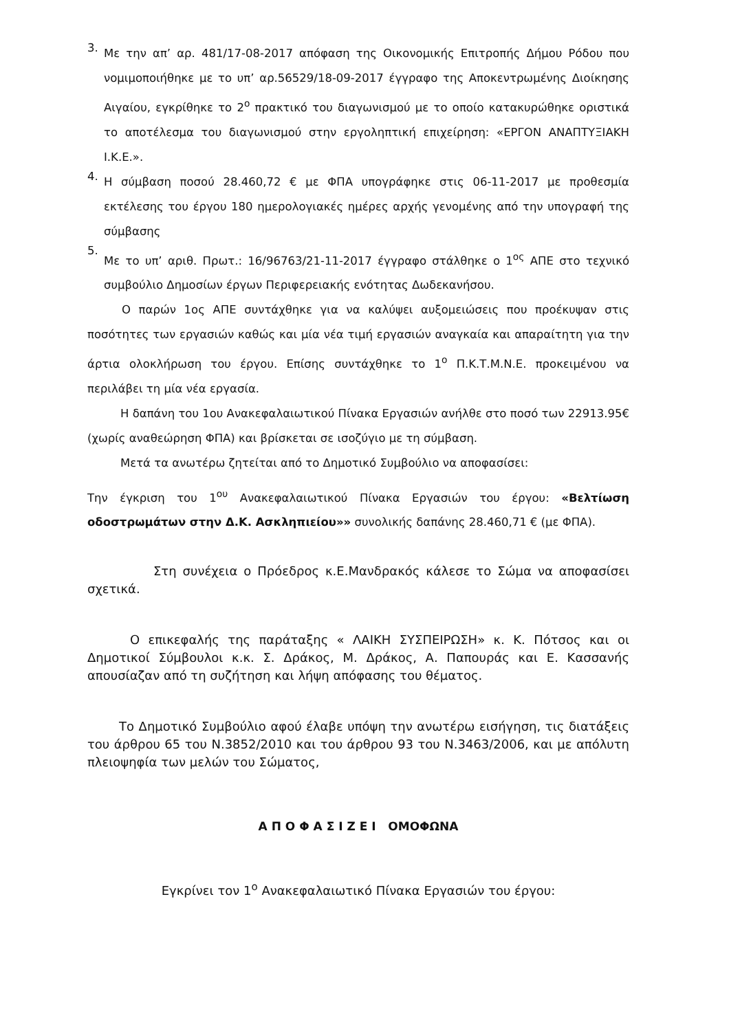3.
Με την απ’ αρ. 481/17-08-2017 απόφαση της Οικονομικής Επιτροπής Δήμου Ρόδου που νομιμοποιήθηκε με το υπ’ αρ.56529/18-09-2017 έγγραφο της Αποκεντρωμένης Διοίκησης Αιγαίου, εγκρίθηκε το 2<sup>ο</sup> πρακτικό του διαγωνισμού με το οποίο κατακυρώθηκε οριστικά το αποτέλεσμα του διαγωνισμού στην εργοληπτική επιχείρηση: «ΕΡΓΟΝ ΑΝΑΠΤΥΞΙΑΚΗ Ι.Κ.Ε.».
4.
Η σύμβαση ποσού 28.460,72 € με ΦΠΑ υπογράφηκε στις 06-11-2017 με προθεσμία εκτέλεσης του έργου 180 ημερολογιακές ημέρες αρχής γενομένης από την υπογραφή της σύμβασης
5.
Με το υπ’ αριθ. Πρωτ.: 16/96763/21-11-2017 έγγραφο στάλθηκε ο 1<sup>ος</sup> ΑΠΕ στο τεχνικό συμβούλιο Δημοσίων έργων Περιφερειακής ενότητας Δωδεκανήσου.
Ο παρών 1ος ΑΠΕ συντάχθηκε για να καλύψει αυξομειώσεις που προέκυψαν στις ποσότητες των εργασιών καθώς και μία νέα τιμή εργασιών αναγκαία και απαραίτητη για την άρτια ολοκλήρωση του έργου. Επίσης συντάχθηκε το 1<sup>ο</sup> Π.Κ.Τ.Μ.Ν.Ε. προκειμένου να περιλάβει τη μία νέα εργασία.
Η δαπάνη του 1ου Ανακεφαλαιωτικού Πίνακα Εργασιών ανήλθε στο ποσό των 22913.95€ (χωρίς αναθεώρηση ΦΠΑ) και βρίσκεται σε ισοζύγιο με τη σύμβαση.
Μετά τα ανωτέρω ζητείται από το Δημοτικό Συμβούλιο να αποφασίσει:
Την έγκριση του 1<sup>ου</sup> Ανακεφαλαιωτικού Πίνακα Εργασιών του έργου: «Βελτίωση οδοστρωμάτων στην Δ.Κ. Ασκληπιείου»» συνολικής δαπάνης 28.460,71 € (με ΦΠΑ).
Στη συνέχεια ο Πρόεδρος κ.Ε.Μανδρακός κάλεσε το Σώμα να αποφασίσει σχετικά.
Ο επικεφαλής της παράταξης « ΛΑΙΚΗ ΣΥΣΠΕΙΡΩΣΗ» κ. Κ. Πότσος και οι Δημοτικοί Σύμβουλοι κ.κ. Σ. Δράκος, Μ. Δράκος, Α. Παπουράς και Ε. Κασσανής απουσίαζαν από τη συζήτηση και λήψη απόφασης του θέματος.
Το Δημοτικό Συμβούλιο αφού έλαβε υπόψη την ανωτέρω εισήγηση, τις διατάξεις του άρθρου 65 του Ν.3852/2010 και του άρθρου 93 του Ν.3463/2006, και με απόλυτη πλειοψηφία των μελών του Σώματος,
Α Π Ο Φ Α Σ Ι Ζ Ε Ι ΟΜΟΦΩΝΑ
Εγκρίνει τον 1<sup>ο</sup> Ανακεφαλαιωτικό Πίνακα Εργασιών του έργου: